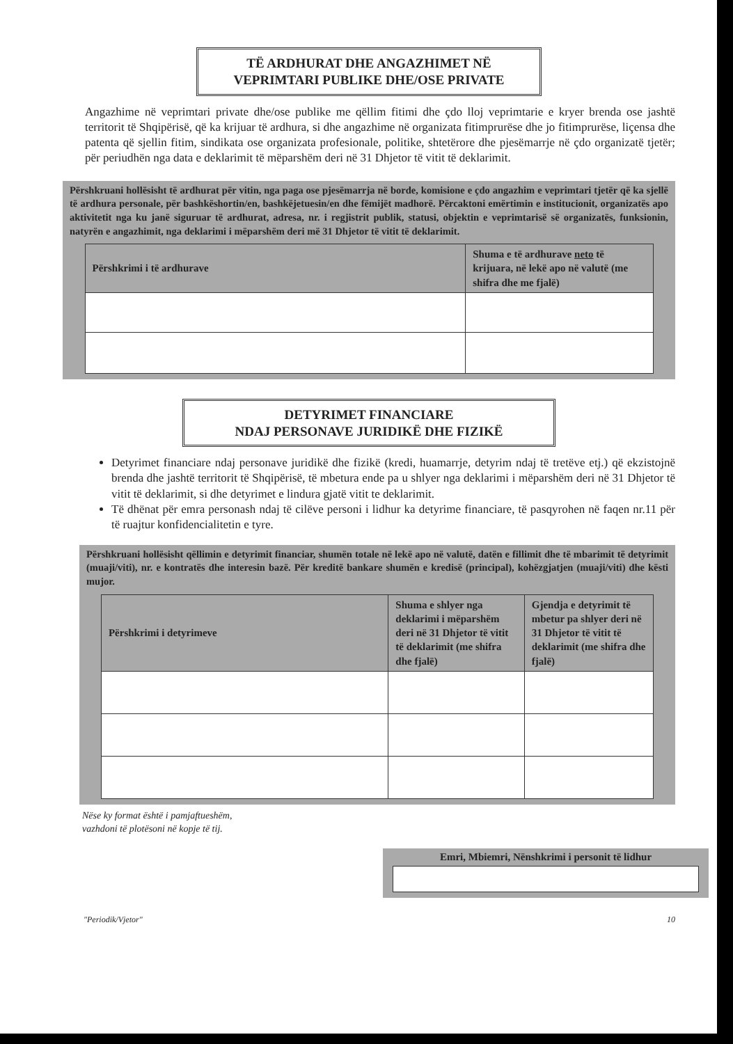TË ARDHURAT DHE ANGAZHIMET NË
VEPRIMTARI PUBLIKE DHE/OSE PRIVATE
Angazhime në veprimtari private dhe/ose publike me qëllim fitimi dhe çdo lloj veprimtarie e kryer brenda ose jashtë territorit të Shqipërisë, që ka krijuar të ardhura, si dhe angazhime në organizata fitimprurëse dhe jo fitimprurëse, liçensa dhe patenta që sjellin fitim, sindikata ose organizata profesionale, politike, shtetërore dhe pjesëmarrje në çdo organizatë tjetër; për periudhën nga data e deklarimit të mëparshëm deri në 31 Dhjetor të vitit të deklarimit.
Përshkruani hollësisht të ardhurat për vitin, nga paga ose pjesëmarrja në borde, komisione e çdo angazhim e veprimtari tjetër që ka sjellë të ardhura personale, për bashkëshortin/en, bashkëjetuesin/en dhe fëmijët madhorë. Përcaktoni emërtimin e institucionit, organizatës apo aktivitetit nga ku janë siguruar të ardhurat, adresa, nr. i regjistrit publik, statusi, objektin e veprimtarisë së organizatës, funksionin, natyrën e angazhimit, nga deklarimi i mëparshëm deri më 31 Dhjetor të vitit të deklarimit.
| Përshkrimi i të ardhurave | Shuma e të ardhurave neto të krijuara, në lekë apo në valutë (me shifra dhe me fjalë) |
| --- | --- |
DETYRIMET FINANCIARE
NDAJ PERSONAVE JURIDIKË DHE FIZIKË
Detyrimet financiare ndaj personave juridikë dhe fizikë (kredi, huamarrje, detyrim ndaj të tretëve etj.) që ekzistojnë brenda dhe jashtë territorit të Shqipërisë, të mbetura ende pa u shlyer nga deklarimi i mëparshëm deri në 31 Dhjetor të vitit të deklarimit, si dhe detyrimet e lindura gjatë vitit te deklarimit.
Të dhënat për emra personash ndaj të cilëve personi i lidhur ka detyrime financiare, të pasqyrohen në faqen nr.11 për të ruajtur konfidencialitetin e tyre.
Përshkruani hollësisht qëllimin e detyrimit financiar, shumën totale në lekë apo në valutë, datën e fillimit dhe të mbarimit të detyrimit (muaji/viti), nr. e kontratës dhe interesin bazë. Për kreditë bankare shumën e kredisë (principal), kohëzgjatjen (muaji/viti) dhe kësti mujor.
| Përshkrimi i detyrimeve | Shuma e shlyer nga deklarimi i mëparshëm deri në 31 Dhjetor të vitit të deklarimit (me shifra dhe fjalë) | Gjendja e detyrimit të mbetur pa shlyer deri në 31 Dhjetor të vitit të deklarimit (me shifra dhe fjalë) |
| --- | --- | --- |
Nëse ky format është i pamjaftueshëm,
vazhdoni të plotësoni në kopje të tij.
Emri, Mbiemri, Nënshkrimi i personit të lidhur
"Periodik/Vjetor" 10